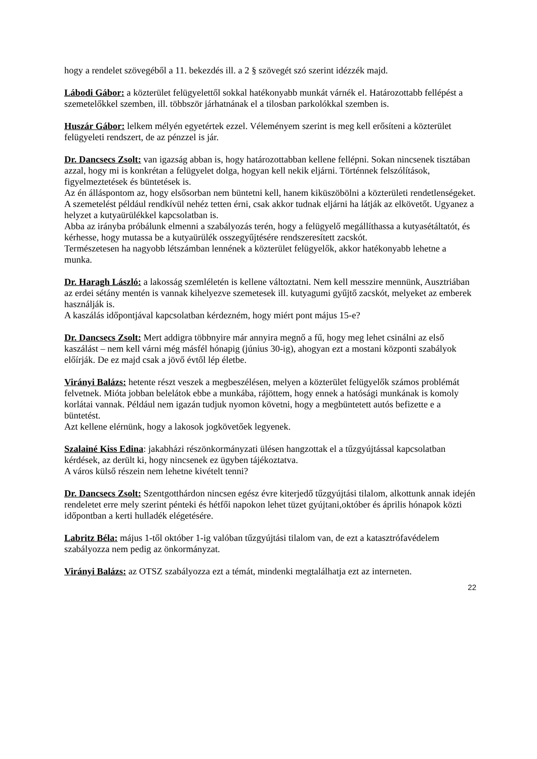hogy a rendelet szövegéből a 11. bekezdés ill. a 2 § szövegét szó szerint idézzék majd.
Lábodi Gábor: a közterület felügyelettől sokkal hatékonyabb munkát várnék el. Határozottabb fellépést a szemetelőkkel szemben, ill. többször járhatnának el a tilosban parkolókkal szemben is.
Huszár Gábor: lelkem mélyén egyetértek ezzel. Véleményem szerint is meg kell erősíteni a közterület felügyeleti rendszert, de az pénzzel is jár.
Dr. Dancsecs Zsolt: van igazság abban is, hogy határozottabban kellene fellépni. Sokan nincsenek tisztában azzal, hogy mi is konkrétan a felügyelet dolga, hogyan kell nekik eljárni. Történnek felszólítások, figyelmeztetések és büntetések is.
Az én álláspontom az, hogy elsősorban nem büntetni kell, hanem kiküszöbölni a közterületi rendetlenségeket.
A szemetelést például rendkívül nehéz tetten érni, csak akkor tudnak eljárni ha látják az elkövetőt. Ugyanez a helyzet a kutyaürülékkel kapcsolatban is.
Abba az irányba próbálunk elmenni a szabályozás terén, hogy a felügyelő megállíthassa a kutyasétáltatót, és kérhesse, hogy mutassa be a kutyaürülék osszegyűjtésére rendszeresített zacskót.
Természetesen ha nagyobb létszámban lennének a közterület felügyelők, akkor hatékonyabb lehetne a munka.
Dr. Haragh László: a lakosság szemléletén is kellene változtatni. Nem kell messzire mennünk, Ausztriában az erdei sétány mentén is vannak kihelyezve szemetesek ill. kutyagumi gyűjtő zacskót, melyeket az emberek használják is.
A kaszálás időpontjával kapcsolatban kérdezném, hogy miért pont május 15-e?
Dr. Dancsecs Zsolt: Mert addigra többnyire már annyira megnő a fű, hogy meg lehet csinálni az első kaszálást – nem kell várni még másfél hónapig (június 30-ig), ahogyan ezt a mostani központi szabályok előírják. De ez majd csak a jövő évtől lép életbe.
Virányi Balázs: hetente részt veszek a megbeszélésen, melyen a közterület felügyelők számos problémát felvetnek. Mióta jobban belelátok ebbe a munkába, rájöttem, hogy ennek a hatósági munkának is komoly korlátai vannak. Például nem igazán tudjuk nyomon követni, hogy a megbüntetett autós befizette e a büntetést.
Azt kellene elérnünk, hogy a lakosok jogkövetőek legyenek.
Szalainé Kiss Edina: jakabházi részönkormányzati ülésen hangzottak el a tűzgyújtással kapcsolatban kérdések, az derült ki, hogy nincsenek ez ügyben tájékoztatva.
A város külső részein nem lehetne kivételt tenni?
Dr. Dancsecs Zsolt: Szentgotthárdon nincsen egész évre kiterjedő tűzgyújtási tilalom, alkottunk annak idején rendeletet erre mely szerint pénteki és hétfői napokon lehet tüzet gyújtani,október és április hónapok közti időpontban a kerti hulladék elégetésére.
Labritz Béla: május 1-től október 1-ig valóban tűzgyújtási tilalom van, de ezt a katasztrófavédelem szabályozza nem pedig az önkormányzat.
Virányi Balázs: az OTSZ szabályozza ezt a témát, mindenki megtalálhatja ezt az interneten.
22